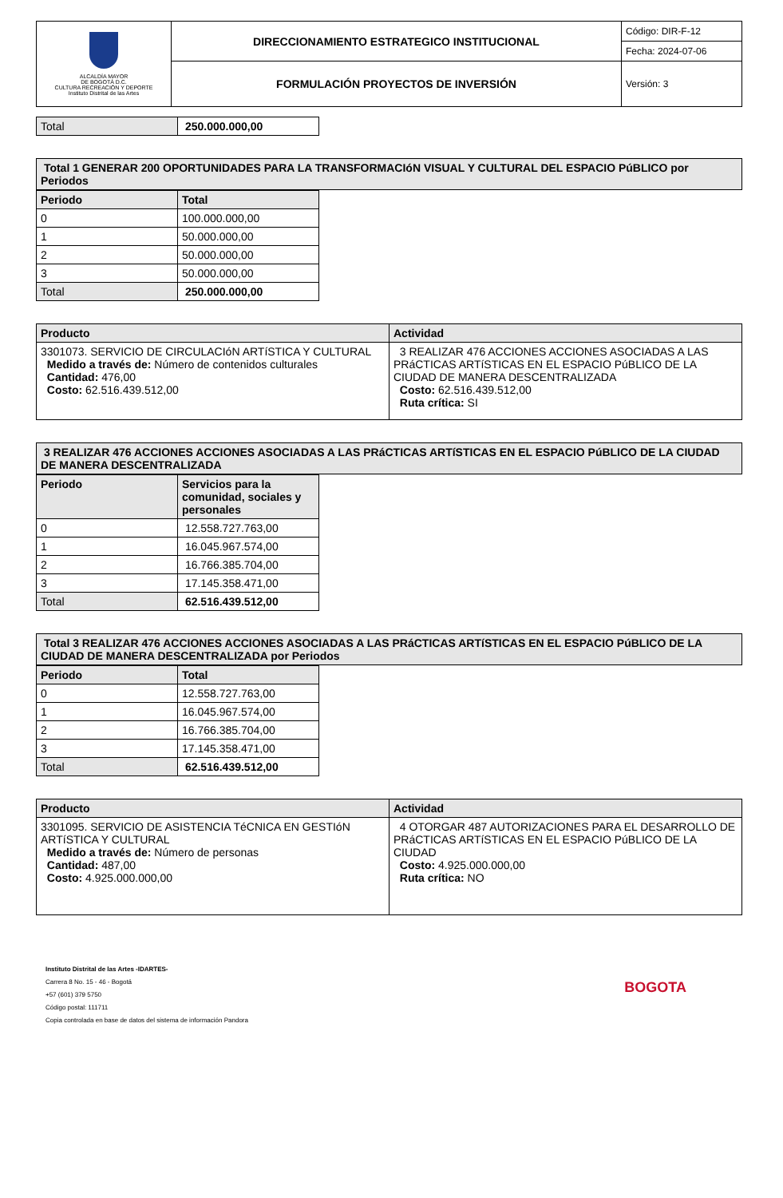| ALCALDÍA MAYOR DE BOGOTÁ D.C. CULTURA RECREACIÓN Y DEPORTE Instituto Distrital de las Artes | DIRECCIONAMIENTO ESTRATEGICO INSTITUCIONAL | Código: DIR-F-12 |
| | | Fecha: 2024-07-06 |
| | FORMULACIÓN PROYECTOS DE INVERSIÓN | Versión: 3 |
| Total | 250.000.000,00 |
| Total 1 GENERAR 200 OPORTUNIDADES PARA LA TRANSFORMACIóN VISUAL Y CULTURAL DEL ESPACIO PúBLICO por Periodos |
| --- |
| Periodo | Total |
| --- | --- |
| 0 | 100.000.000,00 |
| 1 | 50.000.000,00 |
| 2 | 50.000.000,00 |
| 3 | 50.000.000,00 |
| Total | 250.000.000,00 |
| Producto | Actividad |
| --- | --- |
| 3301073. SERVICIO DE CIRCULACIóN ARTíSTICA Y CULTURAL Medido a través de: Número de contenidos culturales Cantidad: 476,00 Costo: 62.516.439.512,00 | 3 REALIZAR 476 ACCIONES ACCIONES ASOCIADAS A LAS PRáCTICAS ARTíSTICAS EN EL ESPACIO PúBLICO DE LA CIUDAD DE MANERA DESCENTRALIZADA Costo: 62.516.439.512,00 Ruta crítica: SI |
| 3 REALIZAR 476 ACCIONES ACCIONES ASOCIADAS A LAS PRáCTICAS ARTíSTICAS EN EL ESPACIO PúBLICO DE LA CIUDAD DE MANERA DESCENTRALIZADA |
| --- |
| Periodo | Servicios para la comunidad, sociales y personales |
| --- | --- |
| 0 | 12.558.727.763,00 |
| 1 | 16.045.967.574,00 |
| 2 | 16.766.385.704,00 |
| 3 | 17.145.358.471,00 |
| Total | 62.516.439.512,00 |
| Total 3 REALIZAR 476 ACCIONES ACCIONES ASOCIADAS A LAS PRáCTICAS ARTíSTICAS EN EL ESPACIO PúBLICO DE LA CIUDAD DE MANERA DESCENTRALIZADA por Periodos |
| --- |
| Periodo | Total |
| --- | --- |
| 0 | 12.558.727.763,00 |
| 1 | 16.045.967.574,00 |
| 2 | 16.766.385.704,00 |
| 3 | 17.145.358.471,00 |
| Total | 62.516.439.512,00 |
| Producto | Actividad |
| --- | --- |
| 3301095. SERVICIO DE ASISTENCIA TéCNICA EN GESTIóN ARTíSTICA Y CULTURAL Medido a través de: Número de personas Cantidad: 487,00 Costo: 4.925.000.000,00 | 4 OTORGAR 487 AUTORIZACIONES PARA EL DESARROLLO DE PRáCTICAS ARTíSTICAS EN EL ESPACIO PúBLICO DE LA CIUDAD Costo: 4.925.000.000,00 Ruta crítica: NO |
Instituto Distrital de las Artes -IDARTES-
Carrera 8 No. 15 - 46 - Bogotá
+57 (601) 379 5750
Código postal: 111711
Copia controlada en base de datos del sistema de información Pandora
BOGOTA